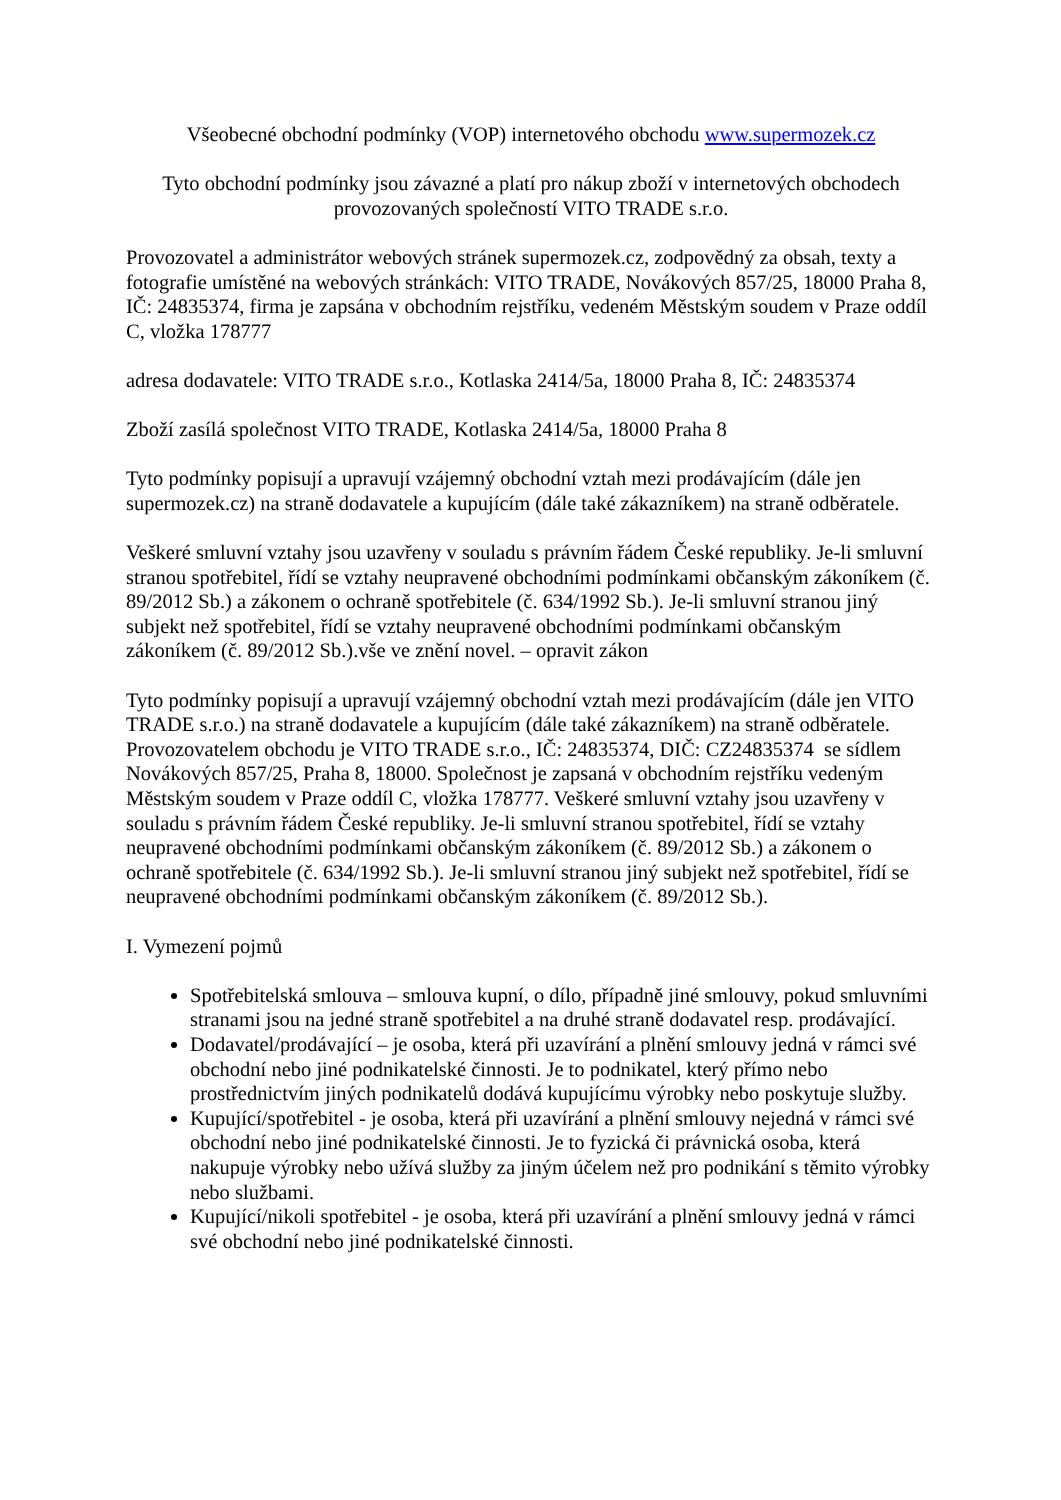Všeobecné obchodní podmínky (VOP) internetového obchodu www.supermozek.cz
Tyto obchodní podmínky jsou závazné a platí pro nákup zboží v internetových obchodech provozovaných společností VITO TRADE s.r.o.
Provozovatel a administrátor webových stránek supermozek.cz, zodpovědný za obsah, texty a fotografie umístěné na webových stránkách: VITO TRADE, Novákových 857/25, 18000 Praha 8, IČ: 24835374, firma je zapsána v obchodním rejstříku, vedeném Městským soudem v Praze oddíl C, vložka 178777
adresa dodavatele: VITO TRADE s.r.o., Kotlaska 2414/5a, 18000 Praha 8, IČ: 24835374
Zboží zasílá společnost VITO TRADE, Kotlaska 2414/5a, 18000 Praha 8
Tyto podmínky popisují a upravují vzájemný obchodní vztah mezi prodávajícím (dále jen supermozek.cz) na straně dodavatele a kupujícím (dále také zákazníkem) na straně odběratele.
Veškeré smluvní vztahy jsou uzavřeny v souladu s právním řádem České republiky. Je-li smluvní stranou spotřebitel, řídí se vztahy neupravené obchodními podmínkami občanským zákoníkem (č. 89/2012 Sb.) a zákonem o ochraně spotřebitele (č. 634/1992 Sb.). Je-li smluvní stranou jiný subjekt než spotřebitel, řídí se vztahy neupravené obchodními podmínkami občanským zákoníkem (č. 89/2012 Sb.).vše ve znění novel. – opravit zákon
Tyto podmínky popisují a upravují vzájemný obchodní vztah mezi prodávajícím (dále jen VITO TRADE s.r.o.) na straně dodavatele a kupujícím (dále také zákazníkem) na straně odběratele. Provozovatelem obchodu je VITO TRADE s.r.o., IČ: 24835374, DIČ: CZ24835374 se sídlem Novákových 857/25, Praha 8, 18000. Společnost je zapsaná v obchodním rejstříku vedeným Městským soudem v Praze oddíl C, vložka 178777. Veškeré smluvní vztahy jsou uzavřeny v souladu s právním řádem České republiky. Je-li smluvní stranou spotřebitel, řídí se vztahy neupravené obchodními podmínkami občanským zákoníkem (č. 89/2012 Sb.) a zákonem o ochraně spotřebitele (č. 634/1992 Sb.). Je-li smluvní stranou jiný subjekt než spotřebitel, řídí se neupravené obchodními podmínkami občanským zákoníkem (č. 89/2012 Sb.).
I. Vymezení pojmů
Spotřebitelská smlouva – smlouva kupní, o dílo, případně jiné smlouvy, pokud smluvními stranami jsou na jedné straně spotřebitel a na druhé straně dodavatel resp. prodávající.
Dodavatel/prodávající – je osoba, která při uzavírání a plnění smlouvy jedná v rámci své obchodní nebo jiné podnikatelské činnosti. Je to podnikatel, který přímo nebo prostřednictvím jiných podnikatelů dodává kupujícímu výrobky nebo poskytuje služby.
Kupující/spotřebitel - je osoba, která při uzavírání a plnění smlouvy nejedná v rámci své obchodní nebo jiné podnikatelské činnosti. Je to fyzická či právnická osoba, která nakupuje výrobky nebo užívá služby za jiným účelem než pro podnikání s těmito výrobky nebo službami.
Kupující/nikoli spotřebitel - je osoba, která při uzavírání a plnění smlouvy jedná v rámci své obchodní nebo jiné podnikatelské činnosti.